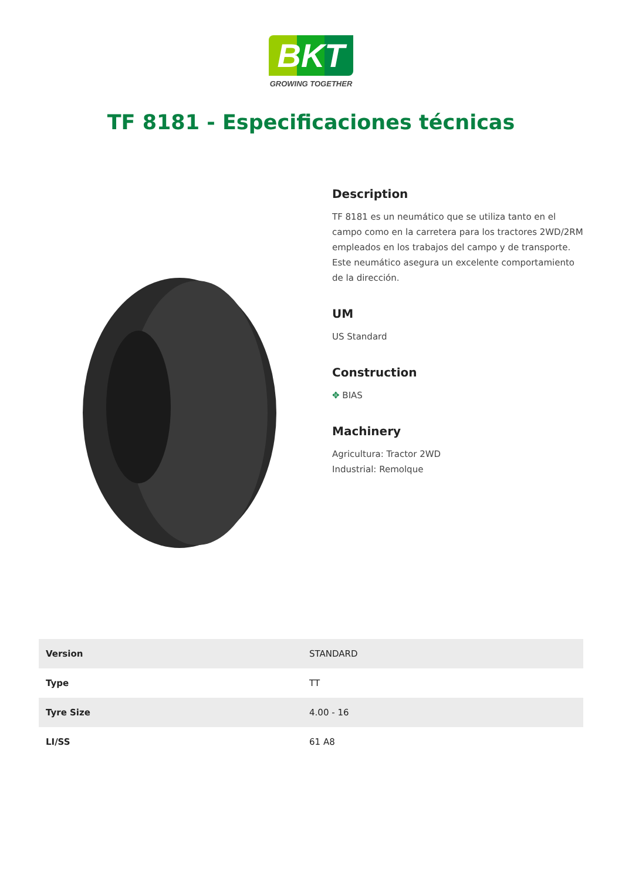BKT
GROWING TOGETHER
TF 8181 - Especificaciones técnicas
Description
TF 8181 es un neumático que se utiliza tanto en el campo como en la carretera para los tractores 2WD/2RM empleados en los trabajos del campo y de transporte. Este neumático asegura un excelente comportamiento de la dirección.
UM
US Standard
Construction
✥ BIAS
Machinery
Agricultura: Tractor 2WD
Industrial: Remolque
| Version | STANDARD |
| Type | TT |
| Tyre Size | 4.00 - 16 |
| LI/SS | 61 A8 |